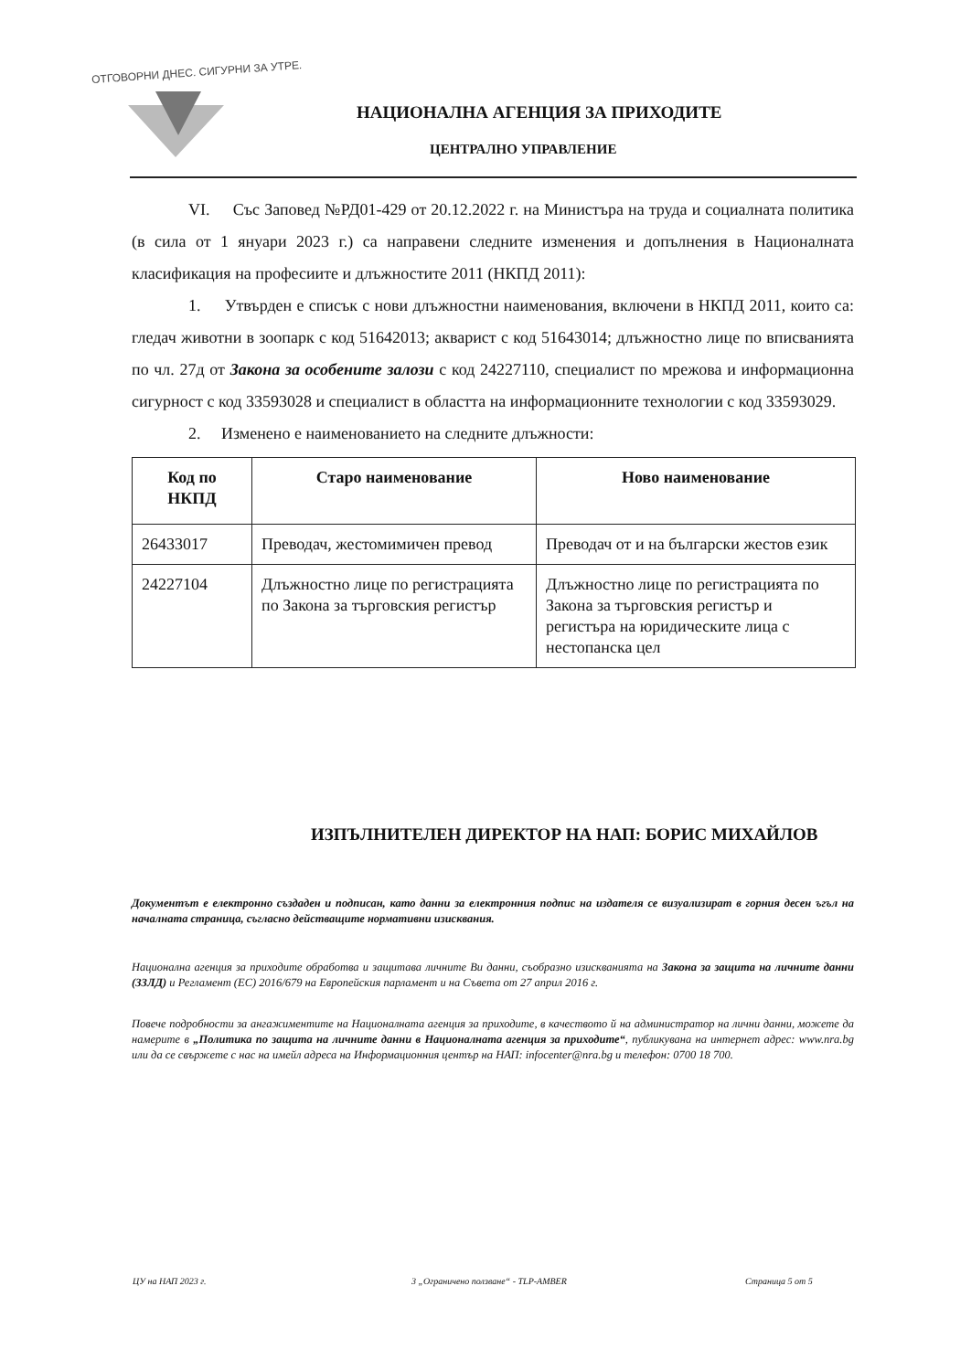ОТГОВОРНИ ДНЕС. СИГУРНИ ЗА УТРЕ.
НАЦИОНАЛНА АГЕНЦИЯ ЗА ПРИХОДИТЕ
ЦЕНТРАЛНО УПРАВЛЕНИЕ
VI. Със Заповед №РД01-429 от 20.12.2022 г. на Министъра на труда и социалната политика (в сила от 1 януари 2023 г.) са направени следните изменения и допълнения в Националната класификация на професиите и длъжностите 2011 (НКПД 2011):
1. Утвърден е списък с нови длъжностни наименования, включени в НКПД 2011, които са: гледач животни в зоопарк с код 51642013; акварист с код 51643014; длъжностно лице по вписванията по чл. 27д от Закона за особените залози с код 24227110, специалист по мрежова и информационна сигурност с код 33593028 и специалист в областта на информационните технологии с код 33593029.
2. Изменено е наименованието на следните длъжности:
| Код по НКПД | Старо наименование | Ново наименование |
| --- | --- | --- |
| 26433017 | Преводач, жестомимичен превод | Преводач от и на български жестов език |
| 24227104 | Длъжностно лице по регистрацията по Закона за търговския регистър | Длъжностно лице по регистрацията по Закона за търговския регистър и регистъра на юридическите лица с нестопанска цел |
ИЗПЪЛНИТЕЛЕН ДИРЕКТОР НА НАП: БОРИС МИХАЙЛОВ
Документът е електронно създаден и подписан, като данни за електронния подпис на издателя се визуализират в горния десен ъгъл на началната страница, съгласно действащите нормативни изисквания.
Национална агенция за приходите обработва и защитава личните Ви данни, съобразно изискванията на Закона за защита на личните данни (ЗЗЛД) и Регламент (ЕС) 2016/679 на Европейския парламент и на Съвета от 27 април 2016 г.
Повече подробности за ангажиментите на Националната агенция за приходите, в качеството й на администратор на лични данни, можете да намерите в „Политика по защита на личните данни в Националната агенция за приходите“, публикувана на интернет адрес: www.nra.bg или да се свържете с нас на имейл адреса на Информационния център на НАП: infocenter@nra.bg и телефон: 0700 18 700.
ЦУ на НАП 2023 г.
3 „Ограничено ползване“ - TLP-AMBER
Страница 5 от 5